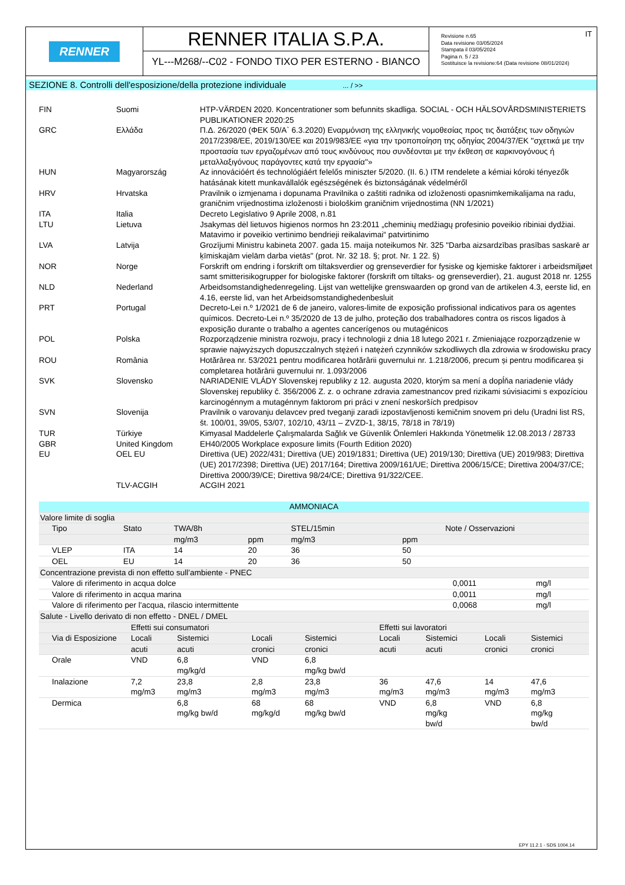RENNER
RENNER ITALIA S.P.A.
YL---M268/--C02 - FONDO TIXO PER ESTERNO - BIANCO
IT Revisione n.65
Data revisione 03/05/2024
Stampata il 03/05/2024
Pagina n. 5 / 23
Sostituisce la revisione:64 (Data revisione 08/01/2024)
SEZIONE 8. Controlli dell'esposizione/della protezione individuale ... / >>
| FIN | Suomi | HTP-VÄRDEN 2020. Koncentrationer som befunnits skadliga. SOCIAL - OCH HÄLSOVÅRDSMINISTERIETS PUBLIKATIONER 2020:25 |
| GRC | Ελλάδα | Π.Δ. 26/2020 (ΦΕΚ 50/Α` 6.3.2020) Εναρμόνιση της ελληνικής νομοθεσίας προς τις διατάξεις των οδηγιών 2017/2398/ΕΕ, 2019/130/ΕΕ και 2019/983/ΕΕ «για την τροποποίηση της οδηγίας 2004/37/ΕΚ ''σχετικά με την προστασία των εργαζομένων από τους κινδύνους που συνδέονται με την έκθεση σε καρκινογόνους ή μεταλλαξιγόνους παράγοντες κατά την εργασία''» |
| HUN | Magyarország | Az innovációért és technológiáért felelős miniszter 5/2020. (II. 6.) ITM rendelete a kémiai kóroki tényezők hatásának kitett munkavállalók egészségének és biztonságának védelméről |
| HRV | Hrvatska | Pravilnik o izmjenama i dopunama Pravilnika o zaštiti radnika od izloženosti opasnimkemikalijama na radu, graničnim vrijednostima izloženosti i biološkim graničnim vrijednostima (NN 1/2021) |
| ITA | Italia | Decreto Legislativo 9 Aprile 2008, n.81 |
| LTU | Lietuva | Jsakymas dėl lietuvos higienos normos hn 23:2011 „cheminių medžiagų profesinio poveikio ribiniai dydžiai. Matavimo ir poveikio vertinimo bendrieji reikalavimai“ patvirtinimo |
| LVA | Latvija | Grozījumi Ministru kabineta 2007. gada 15. maija noteikumos Nr. 325 "Darba aizsardzības prasības saskarē ar ķīmiskajām vielām darba vietās" (prot. Nr. 32 18. §; prot. Nr. 1 22. §) |
| NOR | Norge | Forskrift om endring i forskrift om tiltaksverdier og grenseverdier for fysiske og kjemiske faktorer i arbeidsmiljøet samt smitterisikogrupper for biologiske faktorer (forskrift om tiltaks- og grenseverdier), 21. august 2018 nr. 1255 |
| NLD | Nederland | Arbeidsomstandighedenregeling. Lijst van wettelijke grenswaarden op grond van de artikelen 4.3, eerste lid, en 4.16, eerste lid, van het Arbeidsomstandighedenbesluit |
| PRT | Portugal | Decreto-Lei n.º 1/2021 de 6 de janeiro, valores-limite de exposição profissional indicativos para os agentes químicos. Decreto-Lei n.º 35/2020 de 13 de julho, proteção dos trabalhadores contra os riscos ligados à exposição durante o trabalho a agentes cancerígenos ou mutagénicos |
| POL | Polska | Rozporządzenie ministra rozwoju, pracy i technologii z dnia 18 lutego 2021 r. Zmieniające rozporządzenie w sprawie najwyższych dopuszczalnych stężeń i natężeń czynników szkodliwych dla zdrowia w środowisku pracy |
| ROU | România | Hotărârea nr. 53/2021 pentru modificarea hotărârii guvernului nr. 1.218/2006, precum și pentru modificarea și completarea hotărârii guvernului nr. 1.093/2006 |
| SVK | Slovensko | NARIADENIE VLÁDY Slovenskej republiky z 12. augusta 2020, ktorým sa mení a dopĺňa nariadenie vlády Slovenskej republiky č. 356/2006 Z. z. o ochrane zdravia zamestnancov pred rizikami súvisiacimi s expozíciou karcinogénnym a mutagénnym faktorom pri práci v znení neskorších predpisov |
| SVN | Slovenija | Pravilnik o varovanju delavcev pred tveganji zaradi izpostavljenosti kemičnim snovem pri delu (Uradni list RS, št. 100/01, 39/05, 53/07, 102/10, 43/11 – ZVZD-1, 38/15, 78/18 in 78/19) |
| TUR | Türkiye | Kimyasal Maddelerle Çalışmalarda Sağlık ve Güvenlik Önlemleri Hakkında Yönetmelik 12.08.2013 / 28733 |
| GBR | United Kingdom | EH40/2005 Workplace exposure limits (Fourth Edition 2020) |
| EU | OEL EU | Direttiva (UE) 2022/431; Direttiva (UE) 2019/1831; Direttiva (UE) 2019/130; Direttiva (UE) 2019/983; Direttiva (UE) 2017/2398; Direttiva (UE) 2017/164; Direttiva 2009/161/UE; Direttiva 2006/15/CE; Direttiva 2004/37/CE; Direttiva 2000/39/CE; Direttiva 98/24/CE; Direttiva 91/322/CEE. |
| | TLV-ACGIH | ACGIH 2021 |
| AMMONIACA | | | | | | | | |
| Valore limite di soglia | | | | | | | | |
| Tipo | Stato | TWA/8h | | STEL/15min | | Note / Osservazioni | | |
| | | mg/m3 | ppm | mg/m3 | ppm | | | |
| VLEP | ITA | 14 | 20 | 36 | 50 | | | |
| OEL | EU | 14 | 20 | 36 | 50 | | | |
| Concentrazione prevista di non effetto sull’ambiente - PNEC | | | | | | | | |
| Valore di riferimento in acqua dolce | | | | | | | 0,0011 | mg/l |
| Valore di riferimento in acqua marina | | | | | | | 0,0011 | mg/l |
| Valore di riferimento per l'acqua, rilascio intermittente | | | | | | | 0,0068 | mg/l |
| Salute - Livello derivato di non effetto - DNEL / DMEL | | | | | | | | |
| | Effetti sui consumatori | | | | Effetti sui lavoratori | | | |
| Via di Esposizione | Locali | Sistemici | Locali | Sistemici | Locali | Sistemici | Locali | Sistemici |
| | acuti | acuti | cronici | cronici | acuti | acuti | cronici | cronici |
| Orale | VND | 6,8 mg/kg/d | VND | 6,8 mg/kg bw/d | | | | |
| Inalazione | 7,2 mg/m3 | 23,8 mg/m3 | 2,8 mg/m3 | 23,8 mg/m3 | 36 mg/m3 | 47,6 mg/m3 | 14 mg/m3 | 47,6 mg/m3 |
| Dermica | | 6,8 mg/kg bw/d | 68 mg/kg/d | 68 mg/kg bw/d | VND | 6,8 mg/kg bw/d | VND | 6,8 mg/kg bw/d |
EPY 11.2.1 - SDS 1004.14